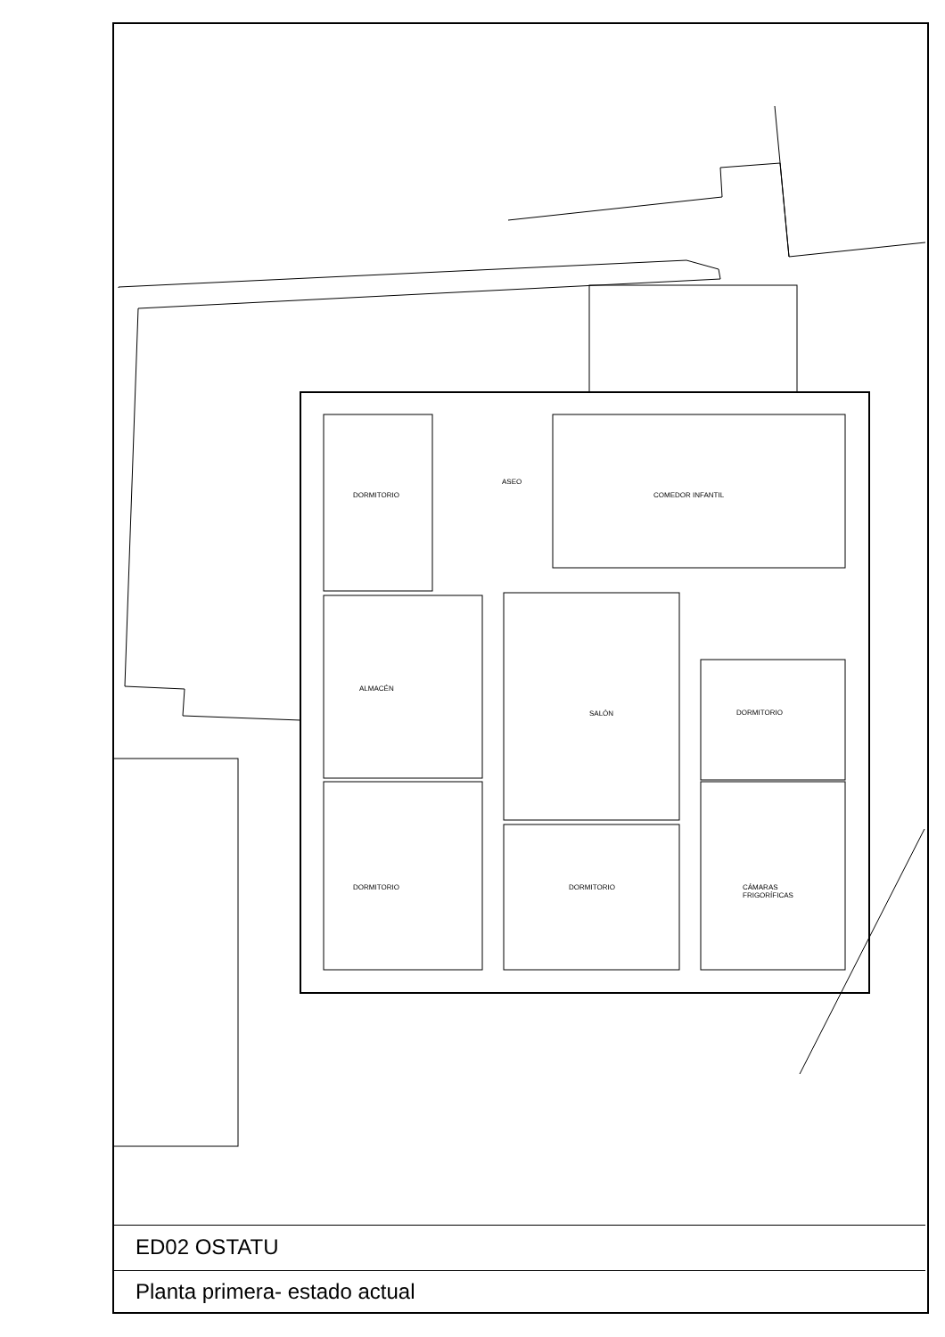DORMITORIO
ASEO
COMEDOR INFANTIL
ALMACÉN
SALÓN DORMITORIO
DORMITORIO DORMITORIO
CÁMARAS
FRIGORÍFICAS
ED02 OSTATU
Planta primera- estado actual